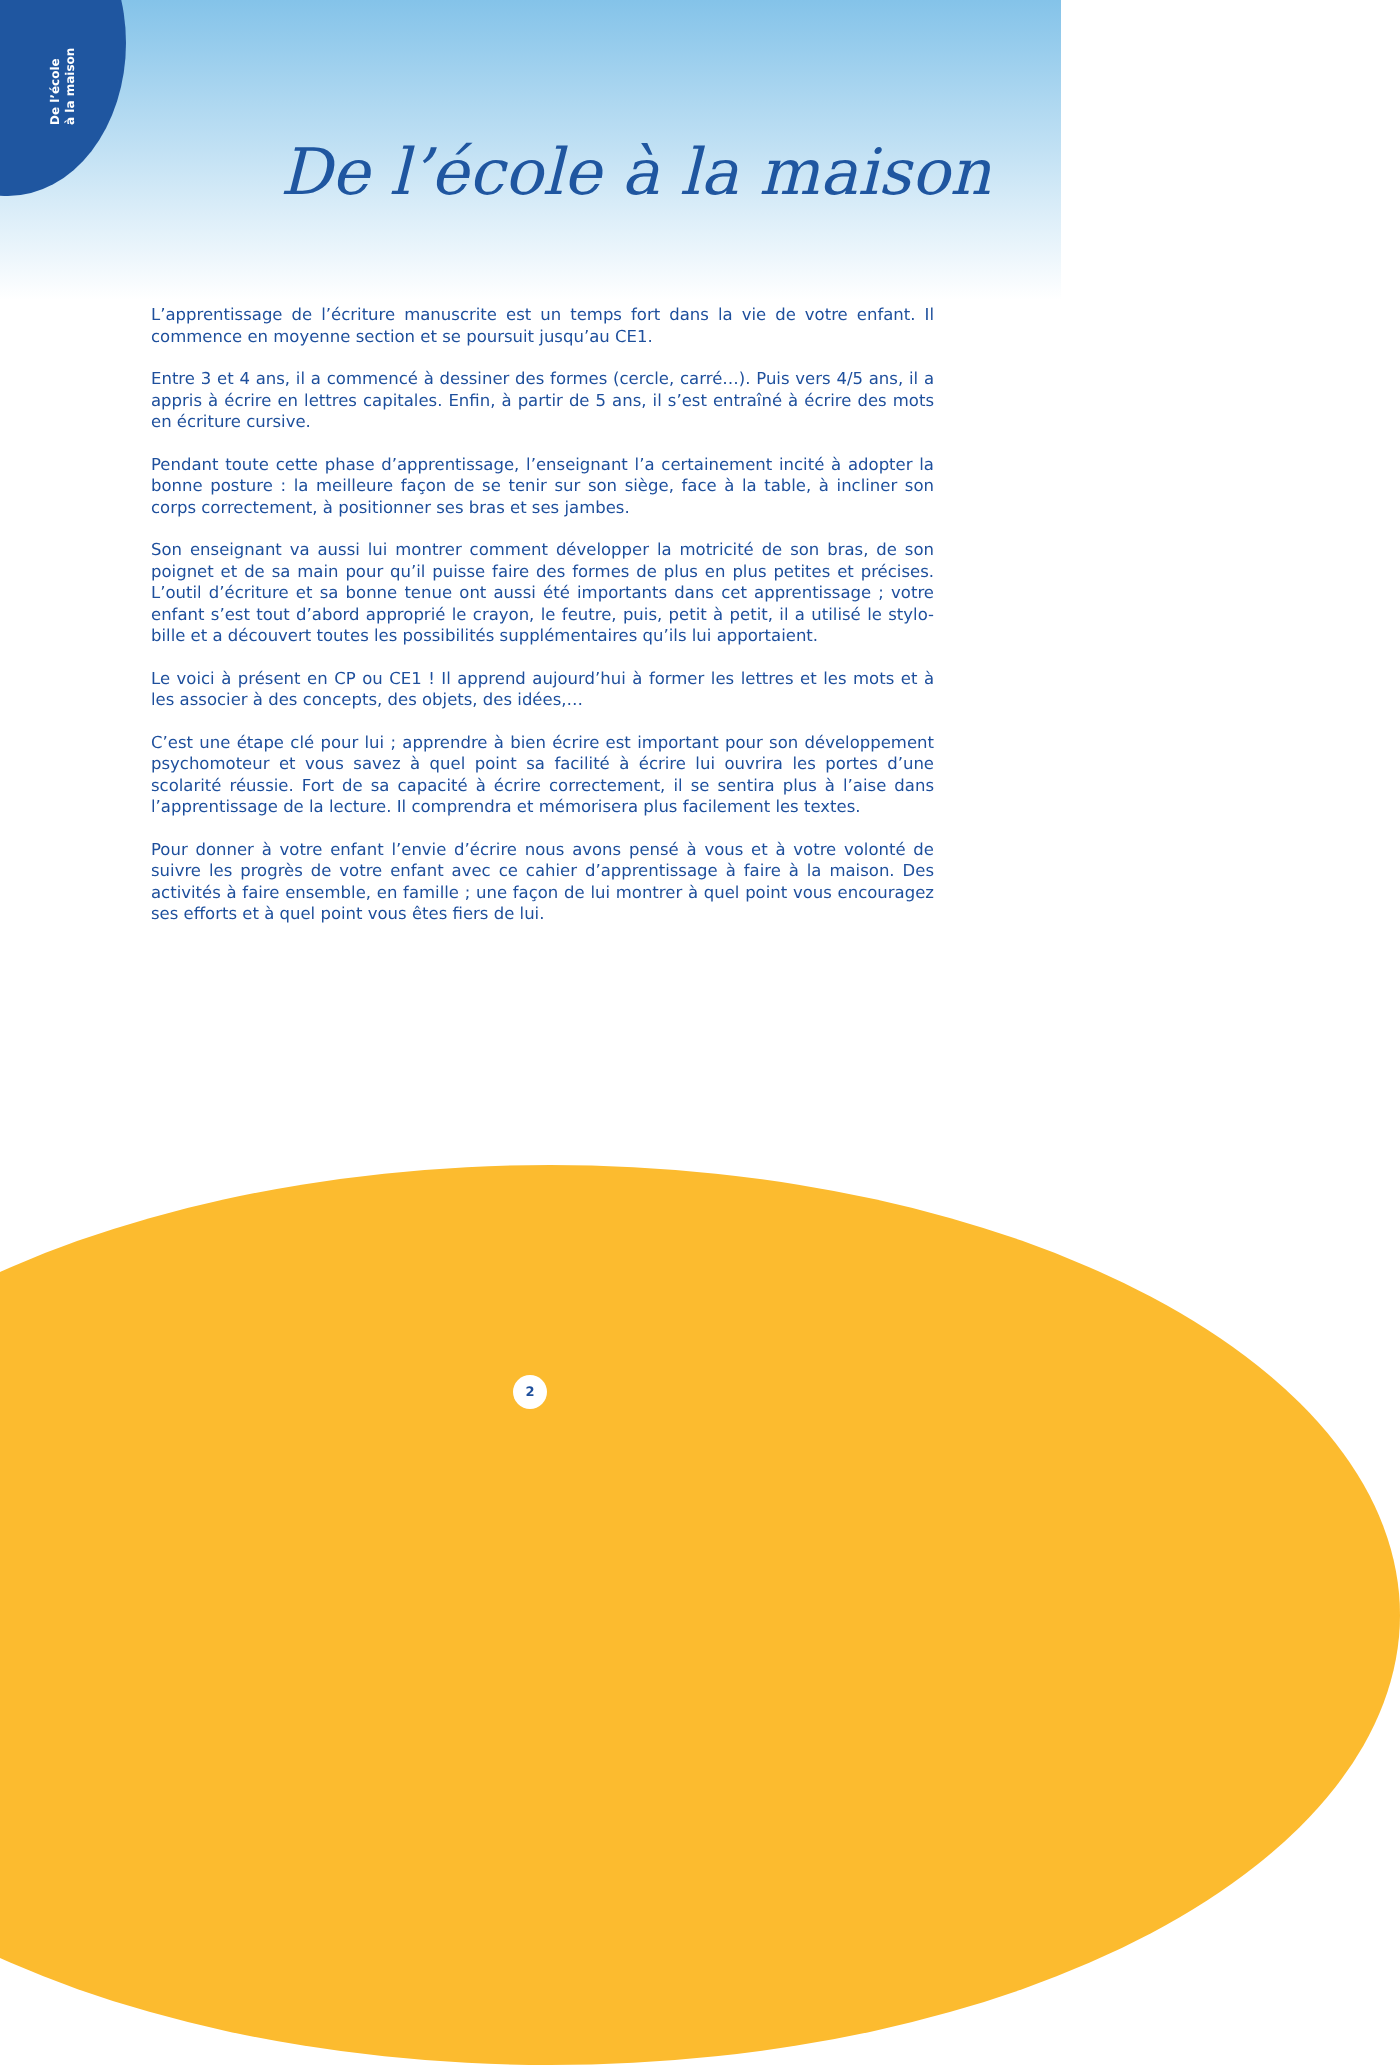De l’école
à la maison
De l’école à la maison
L’apprentissage de l’écriture manuscrite est un temps fort dans la vie de votre enfant. Il commence en moyenne section et se poursuit jusqu’au CE1.
Entre 3 et 4 ans, il a commencé à dessiner des formes (cercle, carré…). Puis vers 4/5 ans, il a appris à écrire en lettres capitales. Enfin, à partir de 5 ans, il s’est entraîné à écrire des mots en écriture cursive.
Pendant toute cette phase d’apprentissage, l’enseignant l’a certainement incité à adopter la bonne posture : la meilleure façon de se tenir sur son siège, face à la table, à incliner son corps correctement, à positionner ses bras et ses jambes.
Son enseignant va aussi lui montrer comment développer la motricité de son bras, de son poignet et de sa main pour qu’il puisse faire des formes de plus en plus petites et précises. L’outil d’écriture et sa bonne tenue ont aussi été importants dans cet apprentissage ; votre enfant s’est tout d’abord approprié le crayon, le feutre, puis, petit à petit, il a utilisé le stylo-bille et a découvert toutes les possibilités supplémentaires qu’ils lui apportaient.
Le voici à présent en CP ou CE1 ! Il apprend aujourd’hui à former les lettres et les mots et à les associer à des concepts, des objets, des idées,…
C’est une étape clé pour lui ; apprendre à bien écrire est important pour son développement psychomoteur et vous savez à quel point sa facilité à écrire lui ouvrira les portes d’une scolarité réussie. Fort de sa capacité à écrire correctement, il se sentira plus à l’aise dans l’apprentissage de la lecture. Il comprendra et mémorisera plus facilement les textes.
Pour donner à votre enfant l’envie d’écrire nous avons pensé à vous et à votre volonté de suivre les progrès de votre enfant avec ce cahier d’apprentissage à faire à la maison. Des activités à faire ensemble, en famille ; une façon de lui montrer à quel point vous encouragez ses efforts et à quel point vous êtes fiers de lui.
2